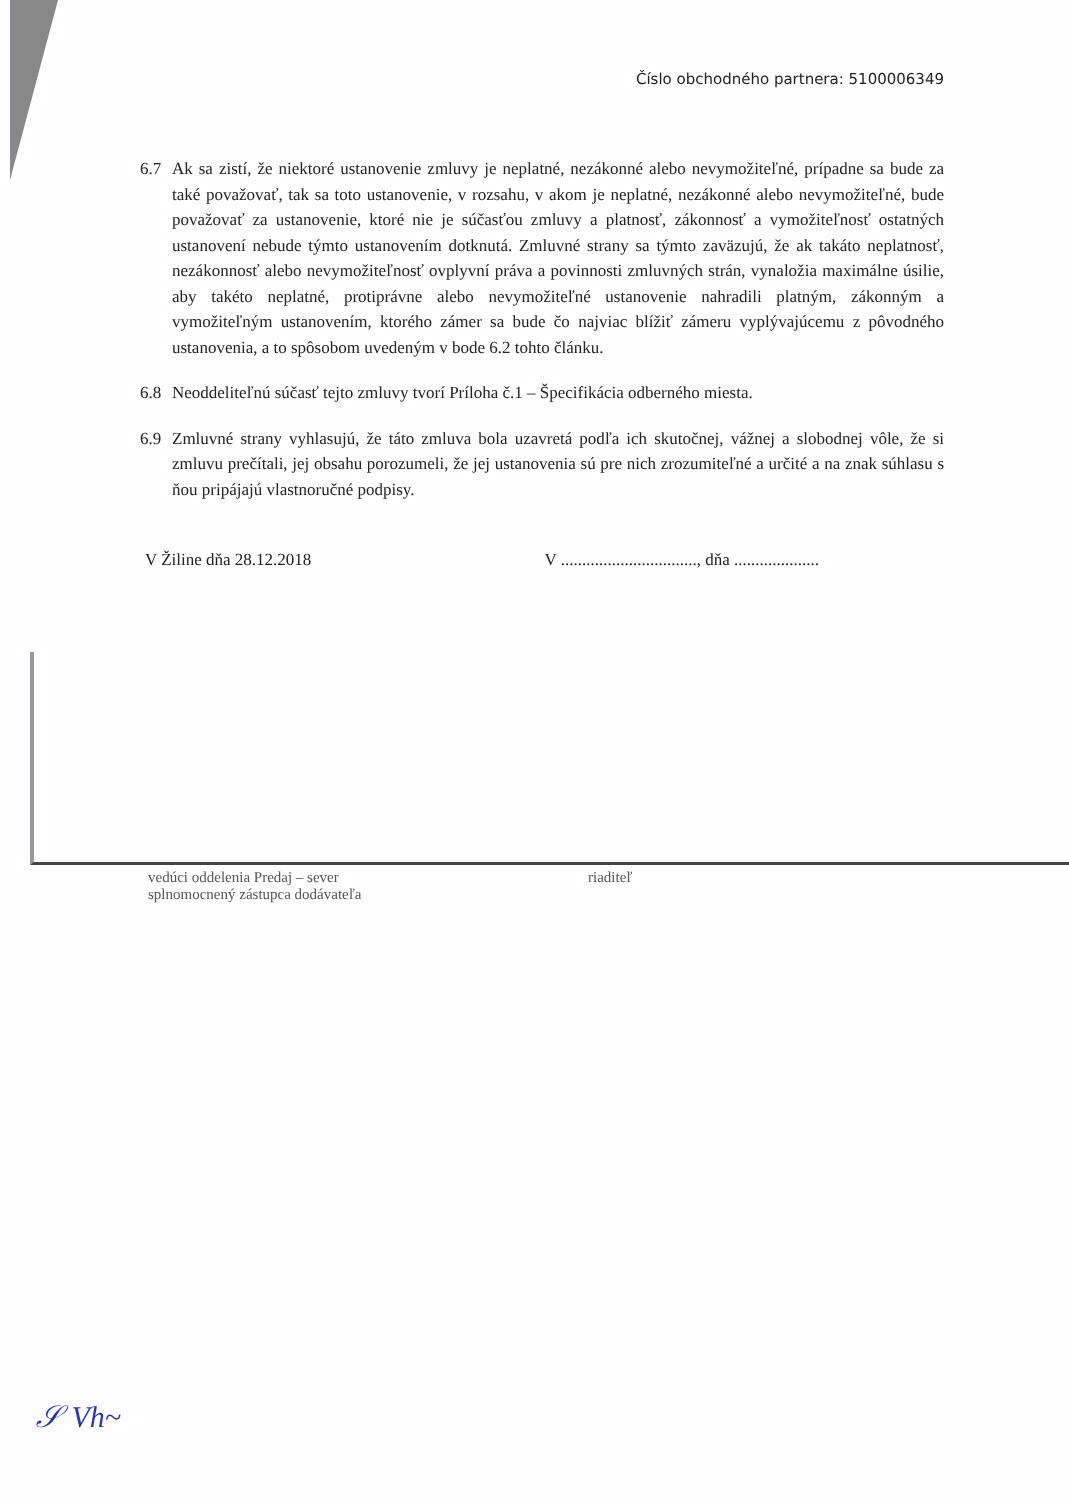Číslo obchodného partnera: 5100006349
6.7 Ak sa zistí, že niektoré ustanovenie zmluvy je neplatné, nezákonné alebo nevymožiteľné, prípadne sa bude za také považovať, tak sa toto ustanovenie, v rozsahu, v akom je neplatné, nezákonné alebo nevymožiteľné, bude považovať za ustanovenie, ktoré nie je súčasťou zmluvy a platnosť, zákonnosť a vymožiteľnosť ostatných ustanovení nebude týmto ustanovením dotknutá. Zmluvné strany sa týmto zaväzujú, že ak takáto neplatnosť, nezákonnosť alebo nevymožiteľnosť ovplyvní práva a povinnosti zmluvných strán, vynaložia maximálne úsilie, aby takéto neplatné, protiprávne alebo nevymožiteľné ustanovenie nahradili platným, zákonným a vymožiteľným ustanovením, ktorého zámer sa bude čo najviac blížiť zámeru vyplývajúcemu z pôvodného ustanovenia, a to spôsobom uvedeným v bode 6.2 tohto článku.
6.8 Neoddeliteľnú súčasť tejto zmluvy tvorí Príloha č.1 – Špecifikácia odberného miesta.
6.9 Zmluvné strany vyhlasujú, že táto zmluva bola uzavretá podľa ich skutočnej, vážnej a slobodnej vôle, že si zmluvu prečítali, jej obsahu porozumeli, že jej ustanovenia sú pre nich zrozumiteľné a určité a na znak súhlasu s ňou pripájajú vlastnoručné podpisy.
V Žiline dňa 28.12.2018 V ................................, dňa ....................
vedúci oddelenia Predaj – sever
splnomocnený zástupca dodávateľa
riaditeľ
𝒮 Vh~